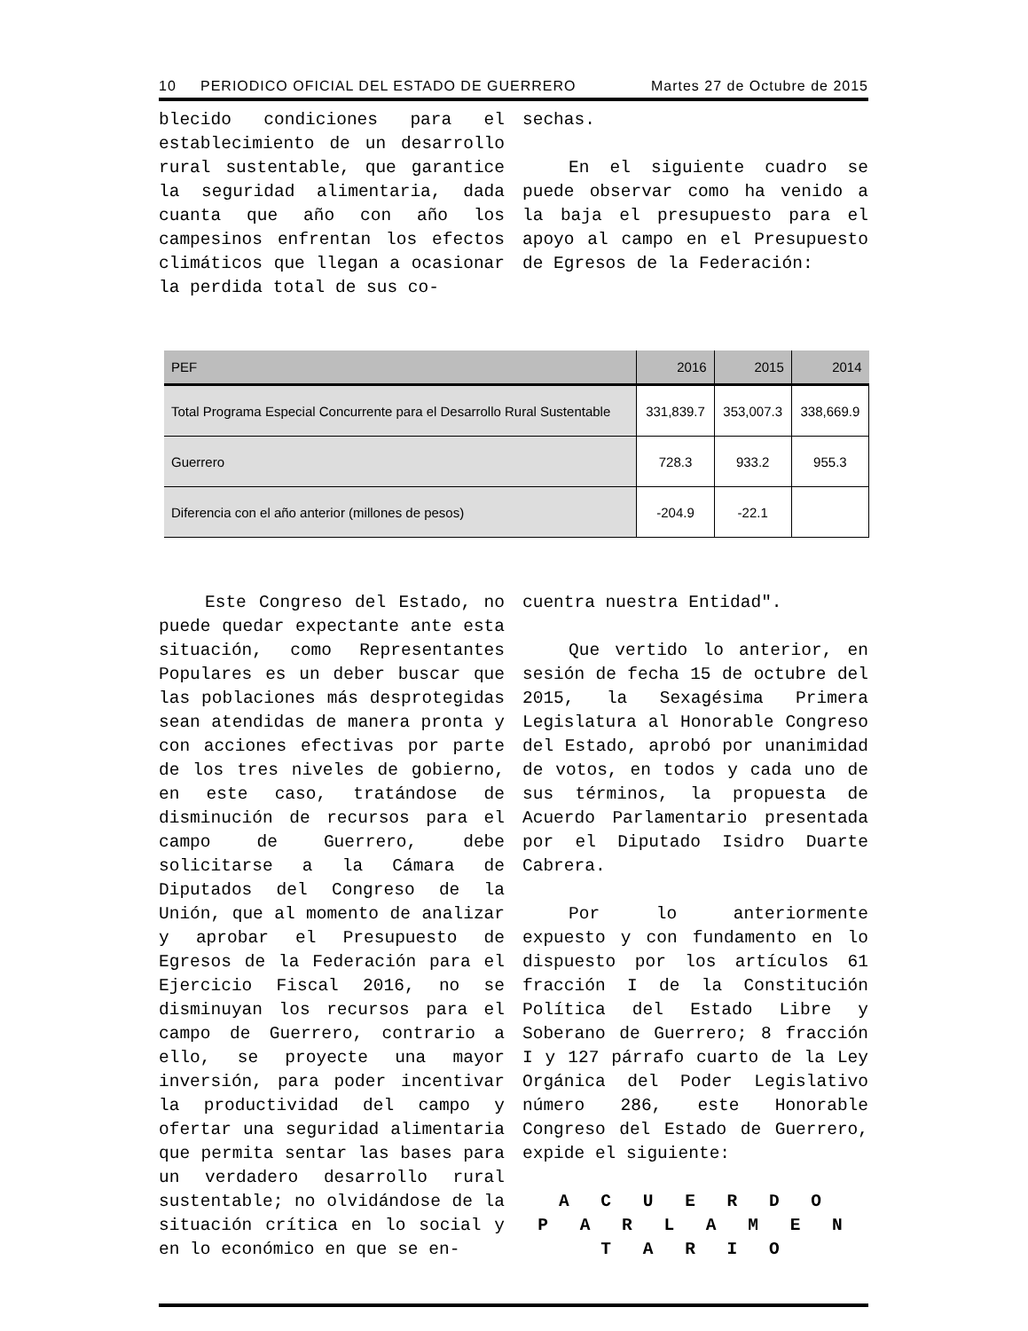10 PERIODICO OFICIAL DEL ESTADO DE GUERRERO Martes 27 de Octubre de 2015
blecido condiciones para el establecimiento de un desarrollo rural sustentable, que garantice la seguridad alimentaria, dada cuanta que año con año los campesinos enfrentan los efectos climáticos que llegan a ocasionar la perdida total de sus co-
sechas.
En el siguiente cuadro se puede observar como ha venido a la baja el presupuesto para el apoyo al campo en el Presupuesto de Egresos de la Federación:
| PEF | 2016 | 2015 | 2014 |
| --- | --- | --- | --- |
| Total Programa Especial Concurrente para el Desarrollo Rural Sustentable | 331,839.7 | 353,007.3 | 338,669.9 |
| Guerrero | 728.3 | 933.2 | 955.3 |
| Diferencia con el año anterior (millones de pesos) | -204.9 | -22.1 | |
Este Congreso del Estado, no puede quedar expectante ante esta situación, como Representantes Populares es un deber buscar que las poblaciones más desprotegidas sean atendidas de manera pronta y con acciones efectivas por parte de los tres niveles de gobierno, en este caso, tratándose de disminución de recursos para el campo de Guerrero, debe solicitarse a la Cámara de Diputados del Congreso de la Unión, que al momento de analizar y aprobar el Presupuesto de Egresos de la Federación para el Ejercicio Fiscal 2016, no se disminuyan los recursos para el campo de Guerrero, contrario a ello, se proyecte una mayor inversión, para poder incentivar la productividad del campo y ofertar una seguridad alimentaria que permita sentar las bases para un verdadero desarrollo rural sustentable; no olvidándose de la situación crítica en lo social y en lo económico en que se en-
cuentra nuestra Entidad".
Que vertido lo anterior, en sesión de fecha 15 de octubre del 2015, la Sexagésima Primera Legislatura al Honorable Congreso del Estado, aprobó por unanimidad de votos, en todos y cada uno de sus términos, la propuesta de Acuerdo Parlamentario presentada por el Diputado Isidro Duarte Cabrera.
Por lo anteriormente expuesto y con fundamento en lo dispuesto por los artículos 61 fracción I de la Constitución Política del Estado Libre y Soberano de Guerrero; 8 fracción I y 127 párrafo cuarto de la Ley Orgánica del Poder Legislativo número 286, este Honorable Congreso del Estado de Guerrero, expide el siguiente:
A C U E R D O
P A R L A M E N T A R I O